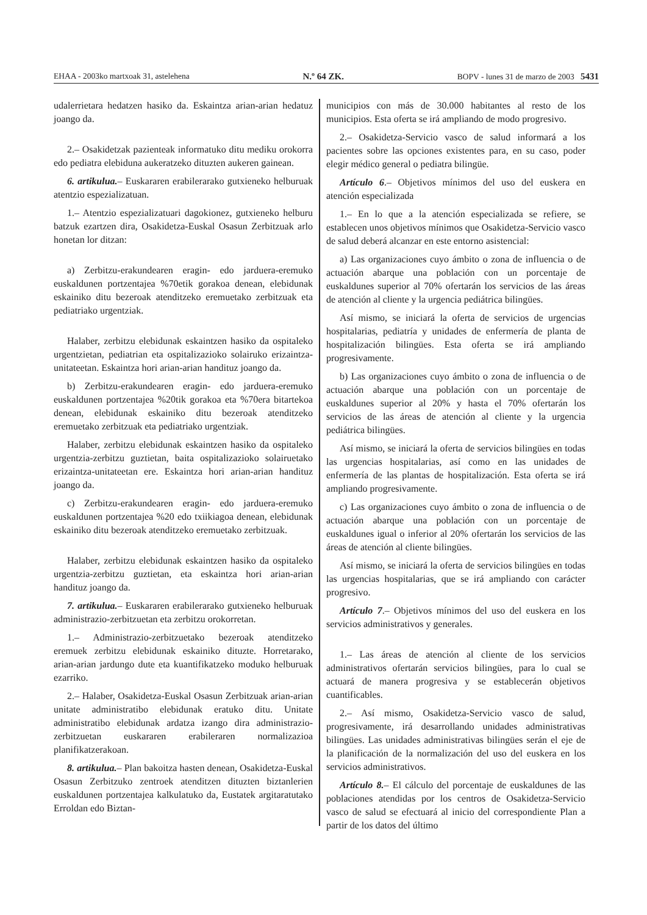EHAA - 2003ko martxoak 31, astelehena N.º 64 ZK. BOPV - lunes 31 de marzo de 2003 5431
udalerrietara hedatzen hasiko da. Eskaintza arian-arian hedatuz joango da.
2.– Osakidetzak pazienteak informatuko ditu mediku orokorra edo pediatra elebiduna aukeratzeko dituzten aukeren gainean.
6. artikulua.– Euskararen erabilerarako gutxieneko helburuak atentzio espezializatuan.
1.– Atentzio espezializatuari dagokionez, gutxieneko helburu batzuk ezartzen dira, Osakidetza-Euskal Osasun Zerbitzuak arlo honetan lor ditzan:
a) Zerbitzu-erakundearen eragin- edo jarduera-eremuko euskaldunen portzentajea %70etik gorakoa denean, elebidunak eskainiko ditu bezeroak atenditzeko eremuetako zerbitzuak eta pediatriako urgentziak.
Halaber, zerbitzu elebidunak eskaintzen hasiko da ospitaleko urgentzietan, pediatrian eta ospitalizazioko solairuko erizaintza-unitateetan. Eskaintza hori arian-arian handituz joango da.
b) Zerbitzu-erakundearen eragin- edo jarduera-eremuko euskaldunen portzentajea %20tik gorakoa eta %70era bitartekoa denean, elebidunak eskainiko ditu bezeroak atenditzeko eremuetako zerbitzuak eta pediatriako urgentziak.
Halaber, zerbitzu elebidunak eskaintzen hasiko da ospitaleko urgentzia-zerbitzu guztietan, baita ospitalizazioko solairuetako erizaintza-unitateetan ere. Eskaintza hori arian-arian handituz joango da.
c) Zerbitzu-erakundearen eragin- edo jarduera-eremuko euskaldunen portzentajea %20 edo txiikiagoa denean, elebidunak eskainiko ditu bezeroak atenditzeko eremuetako zerbitzuak.
Halaber, zerbitzu elebidunak eskaintzen hasiko da ospitaleko urgentzia-zerbitzu guztietan, eta eskaintza hori arian-arian handituz joango da.
7. artikulua.– Euskararen erabilerarako gutxieneko helburuak administrazio-zerbitzuetan eta zerbitzu orokorretan.
1.– Administrazio-zerbitzuetako bezeroak atenditzeko eremuek zerbitzu elebidunak eskainiko dituzte. Horretarako, arian-arian jardungo dute eta kuantifikatzeko moduko helburuak ezarriko.
2.– Halaber, Osakidetza-Euskal Osasun Zerbitzuak arian-arian unitate administratibo elebidunak eratuko ditu. Unitate administratibo elebidunak ardatza izango dira administrazio-zerbitzuetan euskararen erabilera­ren normalizazioa planifikatzerakoan.
8. artikulua.– Plan bakoitza hasten denean, Osakidetza-Euskal Osasun Zerbitzuko zentroek atenditzen dituzten biztanlerien euskaldunen portzentajea kalkulatuko da, Eustatek argitaratutako Erroldan edo Biztan-
municipios con más de 30.000 habitantes al resto de los municipios. Esta oferta se irá ampliando de modo progresivo.
2.– Osakidetza-Servicio vasco de salud informará a los pacientes sobre las opciones existentes para, en su caso, poder elegir médico general o pediatra bilingüe.
Artículo 6.– Objetivos mínimos del uso del euskera en atención especializada
1.– En lo que a la atención especializada se refiere, se establecen unos objetivos mínimos que Osakidetza-Servicio vasco de salud deberá alcanzar en este entorno asistencial:
a) Las organizaciones cuyo ámbito o zona de influencia o de actuación abarque una población con un porcentaje de euskaldunes superior al 70% ofertarán los servicios de las áreas de atención al cliente y la urgencia pediátrica bilingües.
Así mismo, se iniciará la oferta de servicios de urgencias hospitalarias, pediatría y unidades de enfermería de planta de hospitalización bilingües. Esta oferta se irá ampliando progresivamente.
b) Las organizaciones cuyo ámbito o zona de influencia o de actuación abarque una población con un porcentaje de euskaldunes superior al 20% y hasta el 70% ofertarán los servicios de las áreas de atención al cliente y la urgencia pediátrica bilingües.
Así mismo, se iniciará la oferta de servicios bilingües en todas las urgencias hospitalarias, así como en las unidades de enfermería de las plantas de hospitalización. Esta oferta se irá ampliando progresivamente.
c) Las organizaciones cuyo ámbito o zona de influencia o de actuación abarque una población con un porcentaje de euskaldunes igual o inferior al 20% ofertarán los servicios de las áreas de atención al cliente bilingües.
Así mismo, se iniciará la oferta de servicios bilingües en todas las urgencias hospitalarias, que se irá ampliando con carácter progresivo.
Artículo 7.– Objetivos mínimos del uso del euskera en los servicios administrativos y generales.
1.– Las áreas de atención al cliente de los servicios administrativos ofertarán servicios bilingües, para lo cual se actuará de manera progresiva y se establecerán objetivos cuantificables.
2.– Así mismo, Osakidetza-Servicio vasco de salud, progresivamente, irá desarrollando unidades administrativas bilingües. Las unidades administrativas bilingües serán el eje de la planificación de la normalización del uso del euskera en los servicios administrativos.
Artículo 8.– El cálculo del porcentaje de euskaldunes de las poblaciones atendidas por los centros de Osakidetza-Servicio vasco de salud se efectuará al inicio del correspondiente Plan a partir de los datos del último